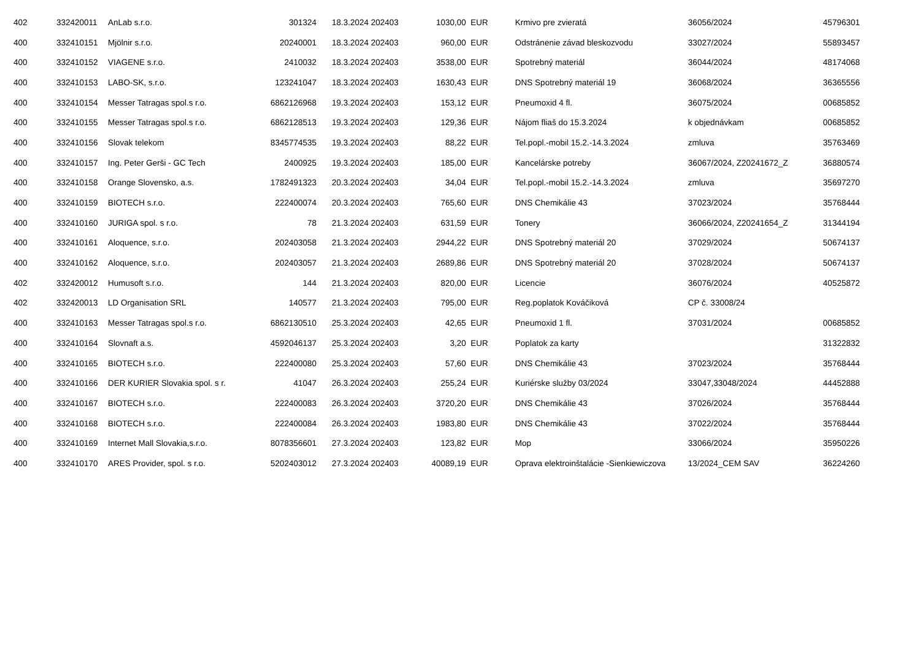| 402 | 332420011 | AnLab s.r.o. | 301324 | | 18.3.2024 202403 | 1030,00 | EUR | | Krmivo pre zvieratá | 36056/2024 | 45796301 |
| 400 | 332410151 | Mjölnir s.r.o. | 20240001 | | 18.3.2024 202403 | 960,00 | EUR | | Odstránenie závad bleskozvodu | 33027/2024 | 55893457 |
| 400 | 332410152 | VIAGENE s.r.o. | 2410032 | | 18.3.2024 202403 | 3538,00 | EUR | | Spotrebný materiál | 36044/2024 | 48174068 |
| 400 | 332410153 | LABO-SK, s.r.o. | 123241047 | | 18.3.2024 202403 | 1630,43 | EUR | | DNS Spotrebný materiál 19 | 36068/2024 | 36365556 |
| 400 | 332410154 | Messer Tatragas spol.s r.o. | 6862126968 | | 19.3.2024 202403 | 153,12 | EUR | | Pneumoxid 4 fl. | 36075/2024 | 00685852 |
| 400 | 332410155 | Messer Tatragas spol.s r.o. | 6862128513 | | 19.3.2024 202403 | 129,36 | EUR | | Nájom fliaš do 15.3.2024 | k objednávkam | 00685852 |
| 400 | 332410156 | Slovak telekom | 8345774535 | | 19.3.2024 202403 | 88,22 | EUR | | Tel.popl.-mobil 15.2.-14.3.2024 | zmluva | 35763469 |
| 400 | 332410157 | Ing. Peter Gerši - GC Tech | 2400925 | | 19.3.2024 202403 | 185,00 | EUR | | Kancelárske potreby | 36067/2024, Z20241672_Z | 36880574 |
| 400 | 332410158 | Orange Slovensko, a.s. | 1782491323 | | 20.3.2024 202403 | 34,04 | EUR | | Tel.popl.-mobil 15.2.-14.3.2024 | zmluva | 35697270 |
| 400 | 332410159 | BIOTECH s.r.o. | 222400074 | | 20.3.2024 202403 | 765,60 | EUR | | DNS Chemikálie 43 | 37023/2024 | 35768444 |
| 400 | 332410160 | JURIGA spol. s r.o. | 78 | | 21.3.2024 202403 | 631,59 | EUR | | Tonery | 36066/2024, Z20241654_Z | 31344194 |
| 400 | 332410161 | Aloquence, s.r.o. | 202403058 | | 21.3.2024 202403 | 2944,22 | EUR | | DNS Spotrebný materiál 20 | 37029/2024 | 50674137 |
| 400 | 332410162 | Aloquence, s.r.o. | 202403057 | | 21.3.2024 202403 | 2689,86 | EUR | | DNS Spotrebný materiál 20 | 37028/2024 | 50674137 |
| 402 | 332420012 | Humusoft s.r.o. | 144 | | 21.3.2024 202403 | 820,00 | EUR | | Licencie | 36076/2024 | 40525872 |
| 402 | 332420013 | LD Organisation SRL | 140577 | | 21.3.2024 202403 | 795,00 | EUR | | Reg.poplatok Kováčiková | CP č. 33008/24 | |
| 400 | 332410163 | Messer Tatragas spol.s r.o. | 6862130510 | | 25.3.2024 202403 | 42,65 | EUR | | Pneumoxid 1 fl. | 37031/2024 | 00685852 |
| 400 | 332410164 | Slovnaft a.s. | 4592046137 | | 25.3.2024 202403 | 3,20 | EUR | | Poplatok za karty | | 31322832 |
| 400 | 332410165 | BIOTECH s.r.o. | 222400080 | | 25.3.2024 202403 | 57,60 | EUR | | DNS Chemikálie 43 | 37023/2024 | 35768444 |
| 400 | 332410166 | DER KURIER Slovakia spol. s r. | 41047 | | 26.3.2024 202403 | 255,24 | EUR | | Kuriérske služby 03/2024 | 33047,33048/2024 | 44452888 |
| 400 | 332410167 | BIOTECH s.r.o. | 222400083 | | 26.3.2024 202403 | 3720,20 | EUR | | DNS Chemikálie 43 | 37026/2024 | 35768444 |
| 400 | 332410168 | BIOTECH s.r.o. | 222400084 | | 26.3.2024 202403 | 1983,80 | EUR | | DNS Chemikálie 43 | 37022/2024 | 35768444 |
| 400 | 332410169 | Internet Mall Slovakia,s.r.o. | 8078356601 | | 27.3.2024 202403 | 123,82 | EUR | | Mop | 33066/2024 | 35950226 |
| 400 | 332410170 | ARES Provider, spol. s r.o. | 5202403012 | | 27.3.2024 202403 | 40089,19 | EUR | | Oprava elektroinštalácie -Sienkiewiczova | 13/2024_CEM SAV | 36224260 |